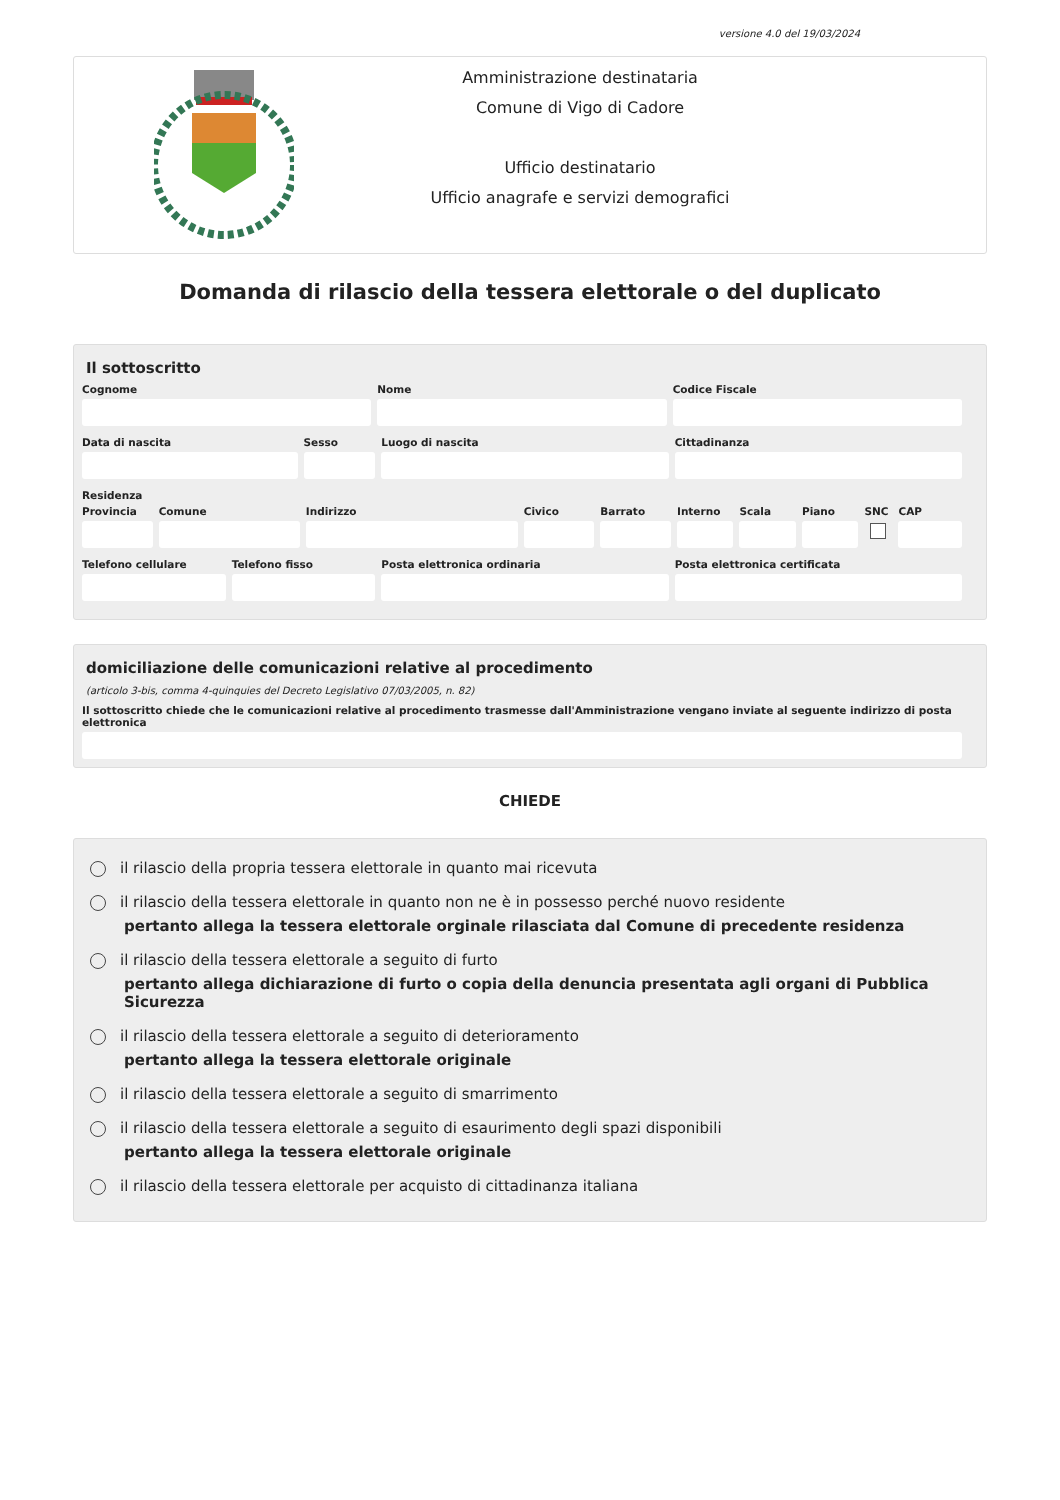versione 4.0 del 19/03/2024
Amministrazione destinataria
Comune di Vigo di Cadore
Ufficio destinatario
Ufficio anagrafe e servizi demografici
Domanda di rilascio della tessera elettorale o del duplicato
Il sottoscritto
Cognome Nome Codice Fiscale
Data di nascita Sesso Luogo di nascita Cittadinanza
Residenza
Provincia Comune Indirizzo Civico Barrato Interno Scala Piano SNC CAP
Telefono cellulare Telefono fisso Posta elettronica ordinaria Posta elettronica certificata
domiciliazione delle comunicazioni relative al procedimento
(articolo 3-bis, comma 4-quinquies del Decreto Legislativo 07/03/2005, n. 82)
Il sottoscritto chiede che le comunicazioni relative al procedimento trasmesse dall'Amministrazione vengano inviate al seguente indirizzo di posta elettronica
CHIEDE
il rilascio della propria tessera elettorale in quanto mai ricevuta
il rilascio della tessera elettorale in quanto non ne è in possesso perché nuovo residente
pertanto allega la tessera elettorale orginale rilasciata dal Comune di precedente residenza
il rilascio della tessera elettorale a seguito di furto
pertanto allega dichiarazione di furto o copia della denuncia presentata agli organi di Pubblica Sicurezza
il rilascio della tessera elettorale a seguito di deterioramento
pertanto allega la tessera elettorale originale
il rilascio della tessera elettorale a seguito di smarrimento
il rilascio della tessera elettorale a seguito di esaurimento degli spazi disponibili
pertanto allega la tessera elettorale originale
il rilascio della tessera elettorale per acquisto di cittadinanza italiana